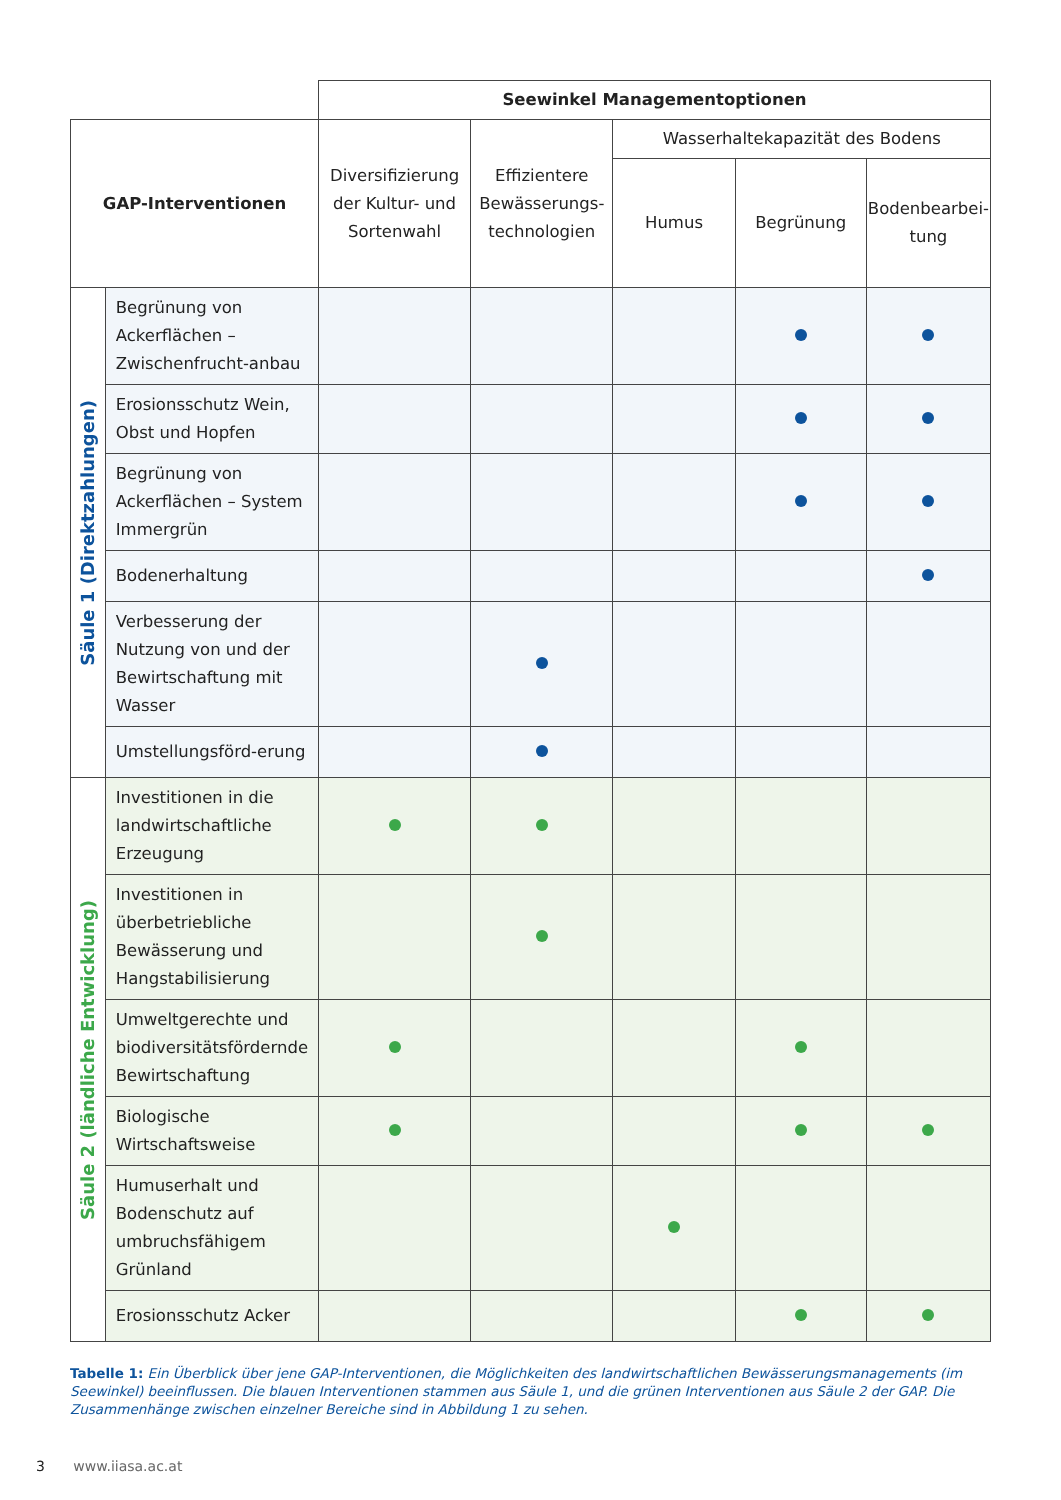| | | Seewinkel Managementoptionen | | | | |
| --- | --- | --- | --- | --- | --- | --- |
| GAP-Interventionen | | Diversifizierung der Kultur- und Sortenwahl | Effizientere Bewässerungs-technologien | Wasserhaltekapazität des Bodens | | |
| | | | | Humus | Begrünung | Bodenbearbei-tung |
| Säule 1 (Direktzahlungen) | Begrünung von Ackerflächen – Zwischenfrucht-anbau | | | | | |
| | Erosionsschutz Wein, Obst und Hopfen | | | | | |
| | Begrünung von Ackerflächen – System Immergrün | | | | | |
| | Bodenerhaltung | | | | | |
| | Verbesserung der Nutzung von und der Bewirtschaftung mit Wasser | | | | | |
| | Umstellungsförd-erung | | | | | |
| Säule 2 (ländliche Entwicklung) | Investitionen in die landwirtschaftliche Erzeugung | | | | | |
| | Investitionen in überbetriebliche Bewässerung und Hangstabilisierung | | | | | |
| | Umweltgerechte und biodiversitätsfördernde Bewirtschaftung | | | | | |
| | Biologische Wirtschaftsweise | | | | | |
| | Humuserhalt und Bodenschutz auf umbruchsfähigem Grünland | | | | | |
| | Erosionsschutz Acker | | | | | |
Tabelle 1: Ein Überblick über jene GAP-Interventionen, die Möglichkeiten des landwirtschaftlichen Bewässerungsmanagements (im Seewinkel) beeinflussen. Die blauen Interventionen stammen aus Säule 1, und die grünen Interventionen aus Säule 2 der GAP. Die Zusammenhänge zwischen einzelner Bereiche sind in Abbildung 1 zu sehen.
3 www.iiasa.ac.at